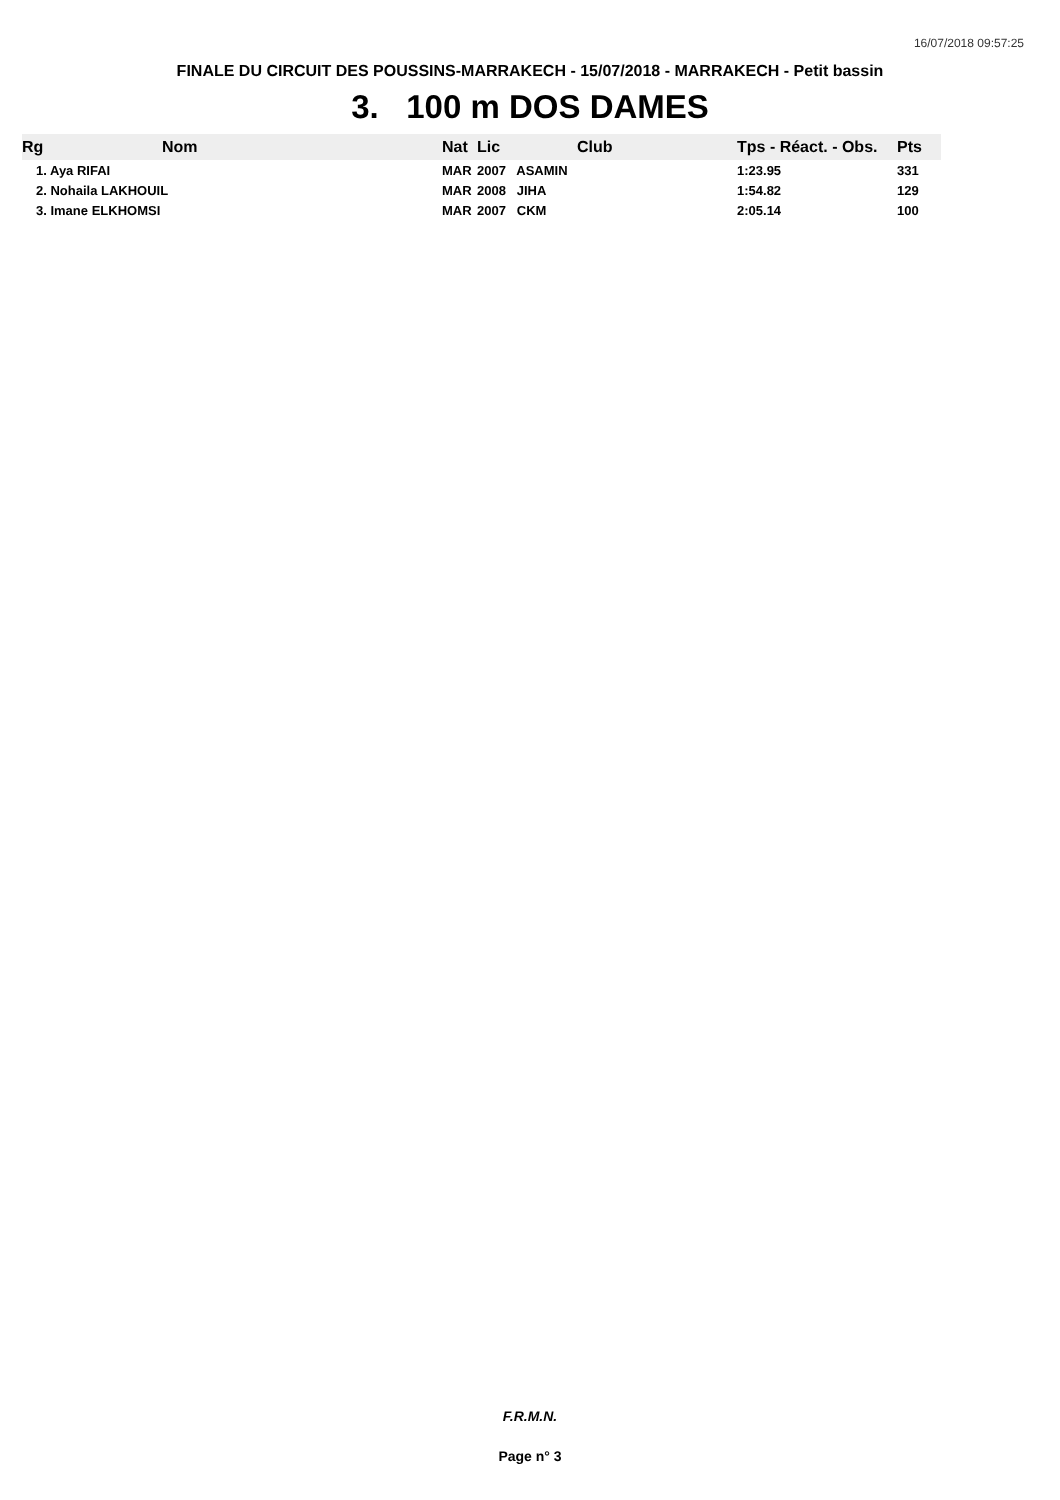16/07/2018 09:57:25
FINALE DU CIRCUIT DES POUSSINS-MARRAKECH - 15/07/2018 - MARRAKECH - Petit bassin
3. 100 m DOS DAMES
| Rg | Nom | Nat | Lic | Club | Tps - Réact. - Obs. | Pts |
| --- | --- | --- | --- | --- | --- | --- |
| 1. Aya RIFAI | | MAR | 2007 ASAMIN | | 1:23.95 | 331 |
| 2. Nohaila LAKHOUIL | | MAR | 2008 JIHA | | 1:54.82 | 129 |
| 3. Imane ELKHOMSI | | MAR | 2007 CKM | | 2:05.14 | 100 |
F.R.M.N.
Page n° 3